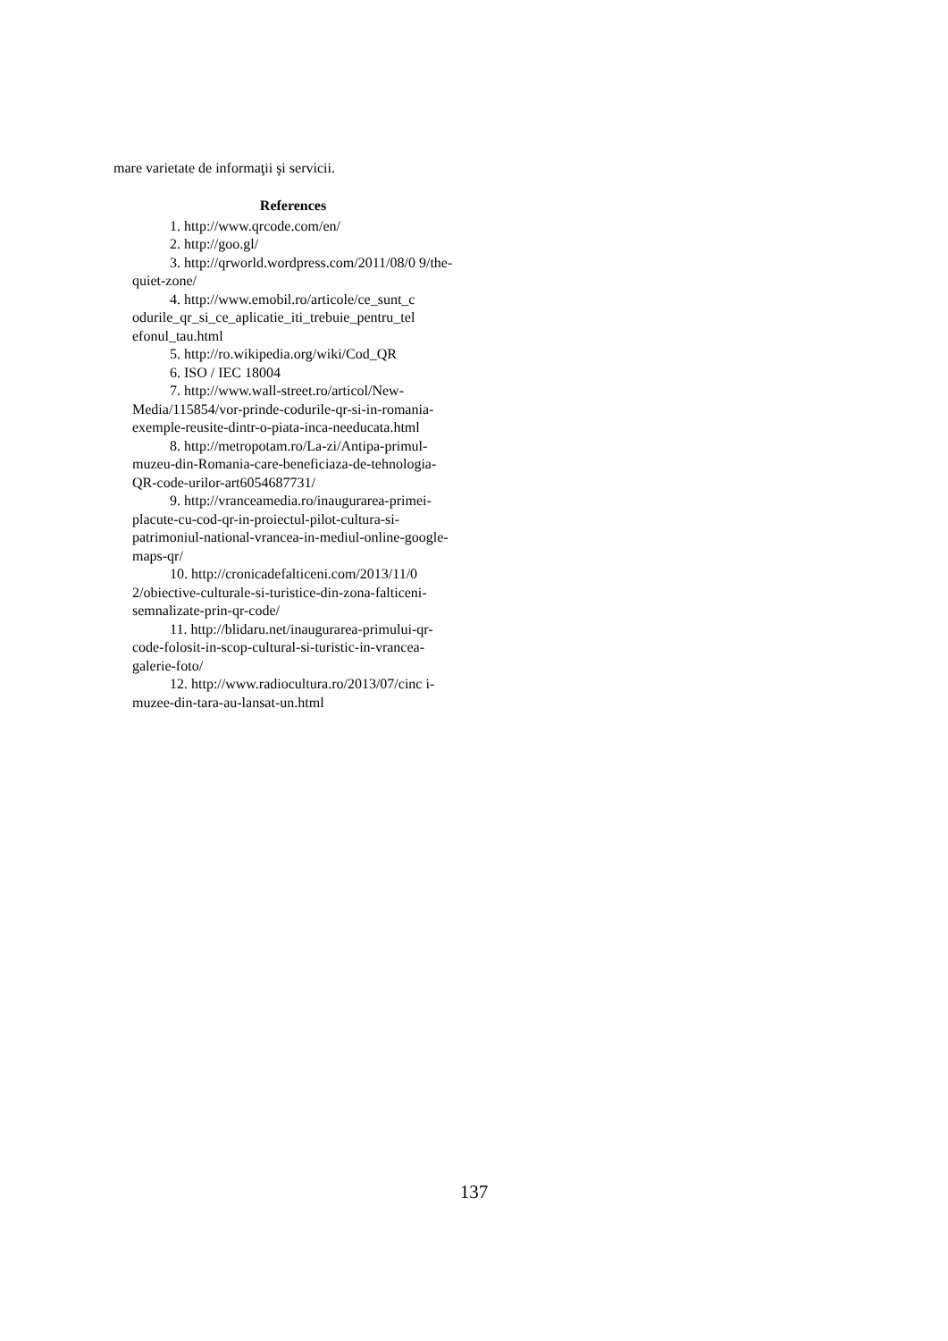mare varietate de informaţii şi servicii.
References
1. http://www.qrcode.com/en/
2. http://goo.gl/
3. http://qrworld.wordpress.com/2011/08/0 9/the-quiet-zone/
4. http://www.emobil.ro/articole/ce_sunt_c odurile_qr_si_ce_aplicatie_iti_trebuie_pentru_tel efonul_tau.html
5. http://ro.wikipedia.org/wiki/Cod_QR
6. ISO / IEC 18004
7. http://www.wall-street.ro/articol/New-Media/115854/vor-prinde-codurile-qr-si-in-romania-exemple-reusite-dintr-o-piata-inca-needucata.html
8. http://metropotam.ro/La-zi/Antipa-primul-muzeu-din-Romania-care-beneficiaza-de-tehnologia-QR-code-urilor-art6054687731/
9. http://vranceamedia.ro/inaugurarea-primei-placute-cu-cod-qr-in-proiectul-pilot-cultura-si-patrimoniul-national-vrancea-in-mediul-online-google-maps-qr/
10. http://cronicadefalticeni.com/2013/11/0 2/obiective-culturale-si-turistice-din-zona-falticeni-semnalizate-prin-qr-code/
11. http://blidaru.net/inaugurarea-primului-qr-code-folosit-in-scop-cultural-si-turistic-in-vrancea-galerie-foto/
12. http://www.radiocultura.ro/2013/07/cinc i-muzee-din-tara-au-lansat-un.html
137